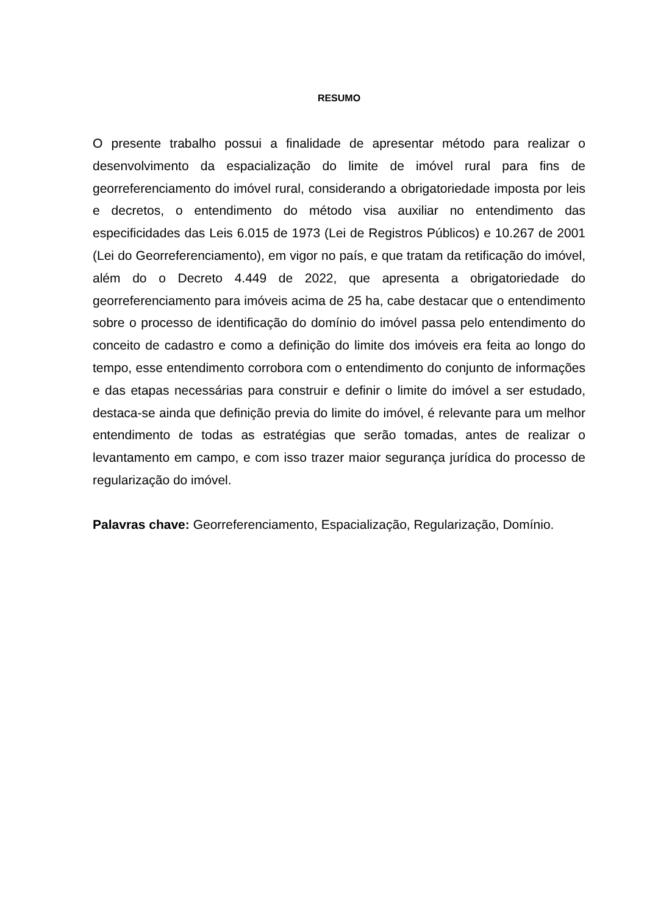RESUMO
O presente trabalho possui a finalidade de apresentar método para realizar o desenvolvimento da espacialização do limite de imóvel rural para fins de georreferenciamento do imóvel rural, considerando a obrigatoriedade imposta por leis e decretos, o entendimento do método visa auxiliar no entendimento das especificidades das Leis 6.015 de 1973 (Lei de Registros Públicos) e 10.267 de 2001 (Lei do Georreferenciamento), em vigor no país, e que tratam da retificação do imóvel, além do o Decreto 4.449 de 2022, que apresenta a obrigatoriedade do georreferenciamento para imóveis acima de 25 ha, cabe destacar que o entendimento sobre o processo de identificação do domínio do imóvel passa pelo entendimento do conceito de cadastro e como a definição do limite dos imóveis era feita ao longo do tempo, esse entendimento corrobora com o entendimento do conjunto de informações e das etapas necessárias para construir e definir o limite do imóvel a ser estudado, destaca-se ainda que definição previa do limite do imóvel, é relevante para um melhor entendimento de todas as estratégias que serão tomadas, antes de realizar o levantamento em campo, e com isso trazer maior segurança jurídica do processo de regularização do imóvel.
Palavras chave: Georreferenciamento, Espacialização, Regularização, Domínio.